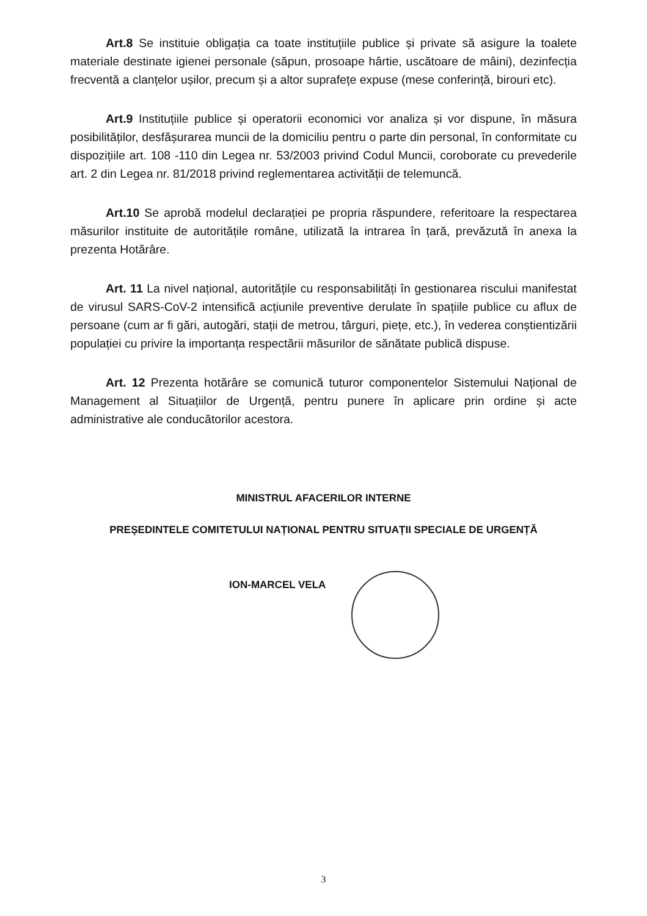Art.8 Se instituie obligația ca toate instituțiile publice și private să asigure la toalete materiale destinate igienei personale (săpun, prosoape hârtie, uscătoare de mâini), dezinfecția frecventă a clanțelor ușilor, precum și a altor suprafețe expuse (mese conferință, birouri etc).
Art.9 Instituțiile publice și operatorii economici vor analiza și vor dispune, în măsura posibilităților, desfășurarea muncii de la domiciliu pentru o parte din personal, în conformitate cu dispozițiile art. 108 -110 din Legea nr. 53/2003 privind Codul Muncii, coroborate cu prevederile art. 2 din Legea nr. 81/2018 privind reglementarea activității de telemuncă.
Art.10 Se aprobă modelul declarației pe propria răspundere, referitoare la respectarea măsurilor instituite de autoritățile române, utilizată la intrarea în țară, prevăzută în anexa la prezenta Hotărâre.
Art. 11 La nivel național, autoritățile cu responsabilități în gestionarea riscului manifestat de virusul SARS-CoV-2 intensifică acțiunile preventive derulate în spațiile publice cu aflux de persoane (cum ar fi gări, autogări, stații de metrou, târguri, piețe, etc.), în vederea conștientizării populației cu privire la importanța respectării măsurilor de sănătate publică dispuse.
Art. 12 Prezenta hotărâre se comunică tuturor componentelor Sistemului Național de Management al Situațiilor de Urgență, pentru punere în aplicare prin ordine și acte administrative ale conducătorilor acestora.
MINISTRUL AFACERILOR INTERNE
PREȘEDINTELE COMITETULUI NAȚIONAL PENTRU SITUAȚII SPECIALE DE URGENȚĂ
ION-MARCEL VELA
3